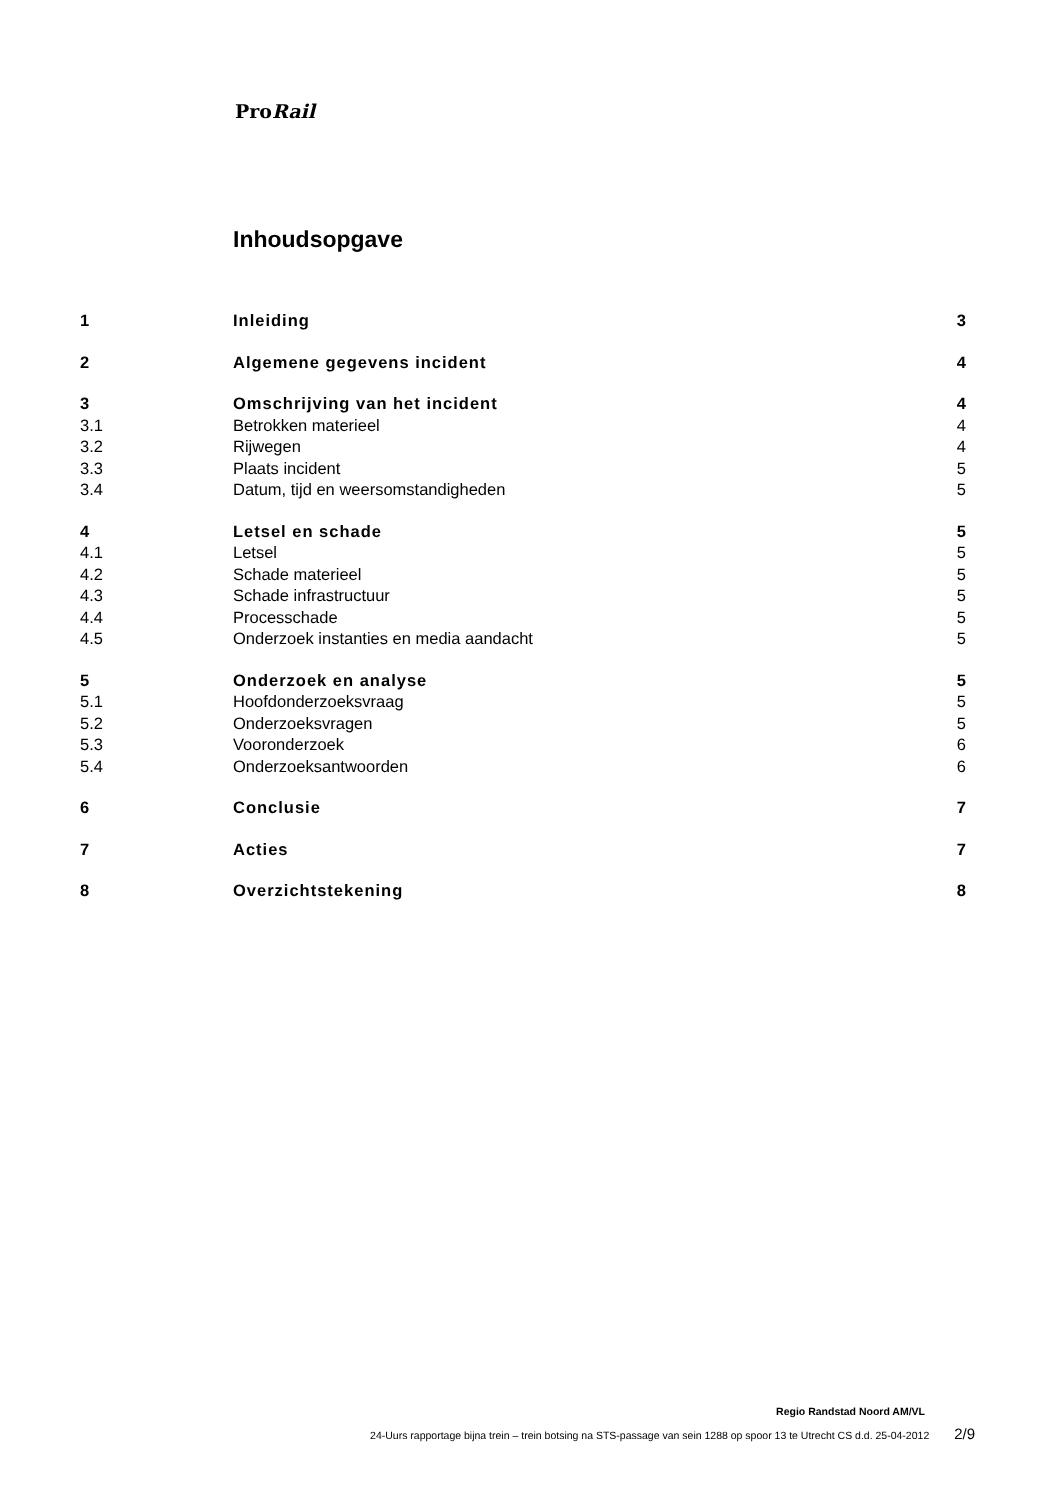ProRail
Inhoudsopgave
| 1 | Inleiding | 3 |
| 2 | Algemene gegevens incident | 4 |
| 3 | Omschrijving van het incident | 4 |
| 3.1 | Betrokken materieel | 4 |
| 3.2 | Rijwegen | 4 |
| 3.3 | Plaats incident | 5 |
| 3.4 | Datum, tijd en weersomstandigheden | 5 |
| 4 | Letsel en schade | 5 |
| 4.1 | Letsel | 5 |
| 4.2 | Schade materieel | 5 |
| 4.3 | Schade infrastructuur | 5 |
| 4.4 | Processchade | 5 |
| 4.5 | Onderzoek instanties en media aandacht | 5 |
| 5 | Onderzoek en analyse | 5 |
| 5.1 | Hoofdonderzoeksvraag | 5 |
| 5.2 | Onderzoeksvragen | 5 |
| 5.3 | Vooronderzoek | 6 |
| 5.4 | Onderzoeksantwoorden | 6 |
| 6 | Conclusie | 7 |
| 7 | Acties | 7 |
| 8 | Overzichtstekening | 8 |
Regio Randstad Noord AM/VL
24-Uurs rapportage bijna trein – trein botsing na STS-passage van sein 1288 op spoor 13 te Utrecht CS d.d. 25-04-2012 2/9